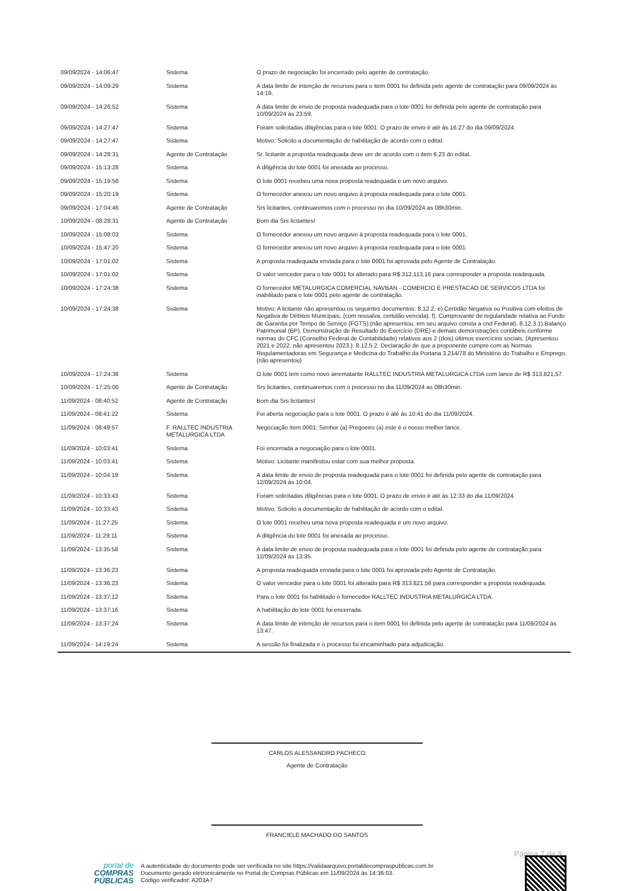| 09/09/2024 - 14:06:47 | Sistema | O prazo de negociação foi encerrado pelo agente de contratação. |
| 09/09/2024 - 14:09:29 | Sistema | A data limite de intenção de recursos para o item 0001 foi definida pelo agente de contratação para 09/09/2024 às 14:19. |
| 09/09/2024 - 14:26:52 | Sistema | A data limite de envio de proposta readequada para o lote 0001 foi definida pelo agente de contratação para 10/09/2024 às 23:59. |
| 09/09/2024 - 14:27:47 | Sistema | Foram solicitadas diligências para o lote 0001. O prazo de envio é até às 16:27 do dia 09/09/2024. |
| 09/09/2024 - 14:27:47 | Sistema | Motivo: Solicito a documentação de habilitação de acordo com o edital. |
| 09/09/2024 - 14:28:31 | Agente de Contratação | Sr. licitante a proposta readequada deve ser de acordo com o item 6.23 do edital. |
| 09/09/2024 - 15:13:28 | Sistema | A diligência do lote 0001 foi anexada ao processo. |
| 09/09/2024 - 15:19:56 | Sistema | O lote 0001 recebeu uma nova proposta readequada e um novo arquivo. |
| 09/09/2024 - 15:20:19 | Sistema | O fornecedor anexou um novo arquivo à proposta readequada para o lote 0001. |
| 09/09/2024 - 17:04:46 | Agente de Contratação | Srs licitantes, continuaremos com o processo no dia 10/09/2024 as 08h30min. |
| 10/09/2024 - 08:28:31 | Agente de Contratação | Bom dia Srs licitantes! |
| 10/09/2024 - 15:08:03 | Sistema | O fornecedor anexou um novo arquivo à proposta readequada para o lote 0001. |
| 10/09/2024 - 15:47:20 | Sistema | O fornecedor anexou um novo arquivo à proposta readequada para o lote 0001. |
| 10/09/2024 - 17:01:02 | Sistema | A proposta readequada enviada para o lote 0001 foi aprovada pelo Agente de Contratação. |
| 10/09/2024 - 17:01:02 | Sistema | O valor vencedor para o lote 0001 foi alterado para R$ 312.113,16 para corresponder a proposta readequada. |
| 10/09/2024 - 17:24:38 | Sistema | O fornecedor METALURGICA COMERCIAL NAVBAN - COMERCIO E PRESTACAO DE SERVICOS LTDA foi inabilitado para o lote 0001 pelo agente de contratação. |
| 10/09/2024 - 17:24:38 | Sistema | Motivo: A licitante não apresentou os seguintes documentos: 8.12.2. e).Certidão Negativa ou Positiva com efeitos de Negativa de Débitos Municipais, (com ressalva, certidão vencida). f). Comprovante de regularidade relativa ao Fundo de Garantia por Tempo de Serviço (FGTS);(não apresentou, em seu arquivo consta a cnd Federal). 8.12.3.1).Balanço Patrimonial (BP), Demonstração de Resultado do Exercício (DRE) e demais demonstrações contábeis conforme normas do CFC (Conselho Federal de Contabilidade) relativos aos 2 (dois) últimos exercícios sociais, (Apresentou 2021 e 2022, não apresentou 2023.). 8.12.5.2. Declaração de que a proponente cumpre com as Normas Regulamentadoras em Segurança e Medicina do Trabalho da Portaria 3.214/78 do Ministério do Trabalho e Emprego. (não apresentou) |
| 10/09/2024 - 17:24:38 | Sistema | O lote 0001 tem como novo arrematante RALLTEC INDUSTRIA METALURGICA LTDA com lance de R$ 313.821,57. |
| 10/09/2024 - 17:25:00 | Agente de Contratação | Srs licitantes, continuaremos com o processo no dia 11/09/2024 as 08h30min. |
| 11/09/2024 - 08:40:52 | Agente de Contratação | Bom dia Srs licitantes! |
| 11/09/2024 - 08:41:22 | Sistema | Foi aberta negociação para o lote 0001. O prazo é até às 10:41 do dia 11/09/2024. |
| 11/09/2024 - 08:49:57 | F. RALLTEC INDUSTRIA METALURGICA LTDA | Negociação Item 0001: Senhor (a) Pregoeiro (a) este é o nosso melhor lance. |
| 11/09/2024 - 10:03:41 | Sistema | Foi encerrada a negociação para o lote 0001. |
| 11/09/2024 - 10:03:41 | Sistema | Motivo: Licitante manifestou estar com sua melhor proposta. |
| 11/09/2024 - 10:04:19 | Sistema | A data limite de envio de proposta readequada para o lote 0001 foi definida pelo agente de contratação para 12/09/2024 às 10:04. |
| 11/09/2024 - 10:33:43 | Sistema | Foram solicitadas diligências para o lote 0001. O prazo de envio é até às 12:33 do dia 11/09/2024. |
| 11/09/2024 - 10:33:43 | Sistema | Motivo: Solicito a documentação de habilitação de acordo com o edital. |
| 11/09/2024 - 11:27:25 | Sistema | O lote 0001 recebeu uma nova proposta readequada e um novo arquivo. |
| 11/09/2024 - 11:29:11 | Sistema | A diligência do lote 0001 foi anexada ao processo. |
| 11/09/2024 - 13:35:58 | Sistema | A data limite de envio de proposta readequada para o lote 0001 foi definida pelo agente de contratação para 12/09/2024 às 13:35. |
| 11/09/2024 - 13:36:23 | Sistema | A proposta readequada enviada para o lote 0001 foi aprovada pelo Agente de Contratação. |
| 11/09/2024 - 13:36:23 | Sistema | O valor vencedor para o lote 0001 foi alterado para R$ 313.821,56 para corresponder a proposta readequada. |
| 11/09/2024 - 13:37:12 | Sistema | Para o lote 0001 foi habilitado o fornecedor RALLTEC INDUSTRIA METALURGICA LTDA. |
| 11/09/2024 - 13:37:16 | Sistema | A habilitação do lote 0001 foi encerrada. |
| 11/09/2024 - 13:37:24 | Sistema | A data limite de intenção de recursos para o item 0001 foi definida pelo agente de contratação para 11/09/2024 às 13:47. |
| 11/09/2024 - 14:19:24 | Sistema | A sessão foi finalizada e o processo foi encaminhado para adjudicação. |
CARLOS ALESSANDRO PACHECO
Agente de Contratação
FRANCIELE MACHADO DO SANTOS
Página 7 de 8
portal de
COMPRAS
PÚBLICAS
A autenticidade do documento pode ser verificada no site https://validaarquivo.portaldecompraspublicas.com.br
Documento gerado eletronicamente no Portal de Compras Públicas em 11/09/2024 às 14:36:03.
Código verificador: A203A7